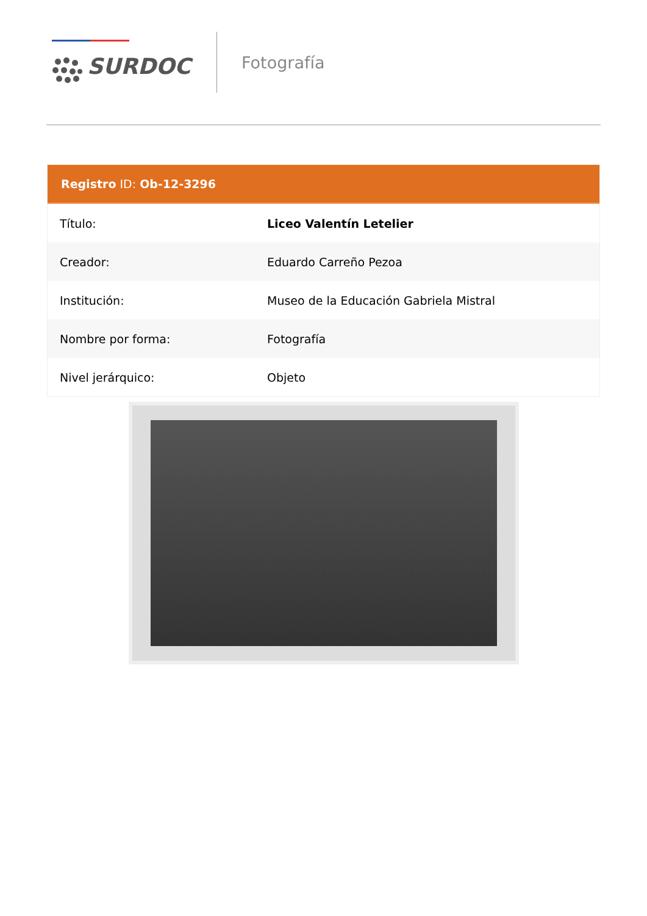SURDOC
Fotografía
Registro ID: Ob-12-3296
| Título: | Liceo Valentín Letelier |
| Creador: | Eduardo Carreño Pezoa |
| Institución: | Museo de la Educación Gabriela Mistral |
| Nombre por forma: | Fotografía |
| Nivel jerárquico: | Objeto |